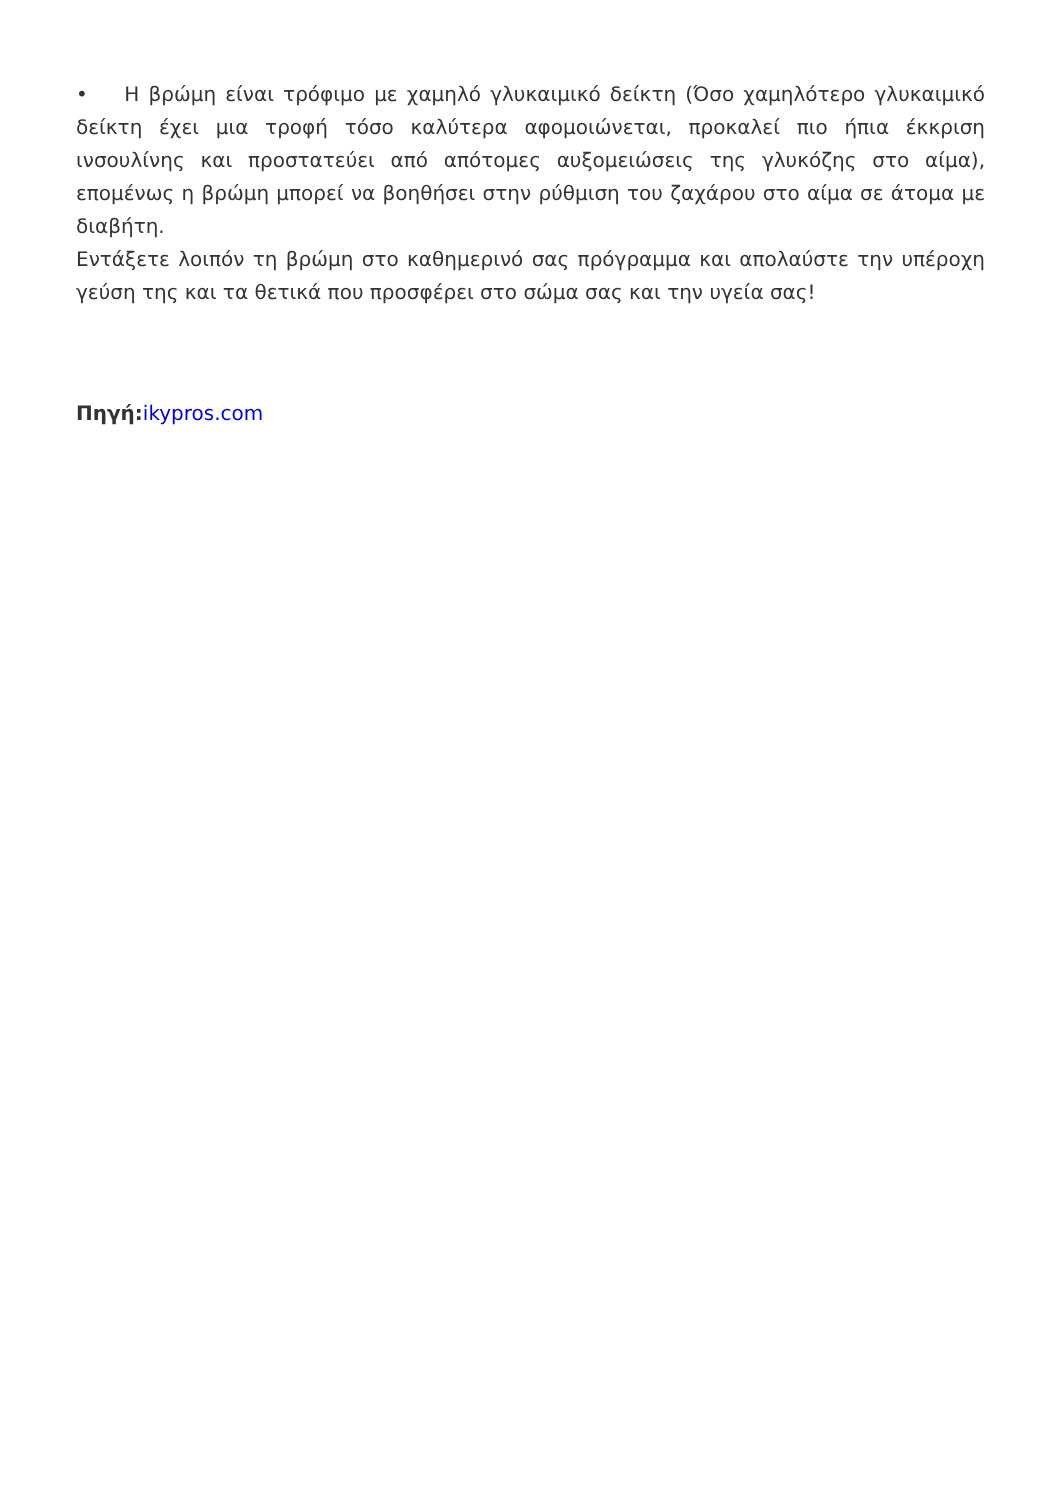• Η βρώμη είναι τρόφιμο με χαμηλό γλυκαιμικό δείκτη (Όσο χαμηλότερο γλυκαιμικό δείκτη έχει μια τροφή τόσο καλύτερα αφομοιώνεται, προκαλεί πιο ήπια έκκριση ινσουλίνης και προστατεύει από απότομες αυξομειώσεις της γλυκόζης στο αίμα), επομένως η βρώμη μπορεί να βοηθήσει στην ρύθμιση του ζαχάρου στο αίμα σε άτομα με διαβήτη.
Εντάξετε λοιπόν τη βρώμη στο καθημερινό σας πρόγραμμα και απολαύστε την υπέροχη γεύση της και τα θετικά που προσφέρει στο σώμα σας και την υγεία σας!
Πηγή: ikypros.com